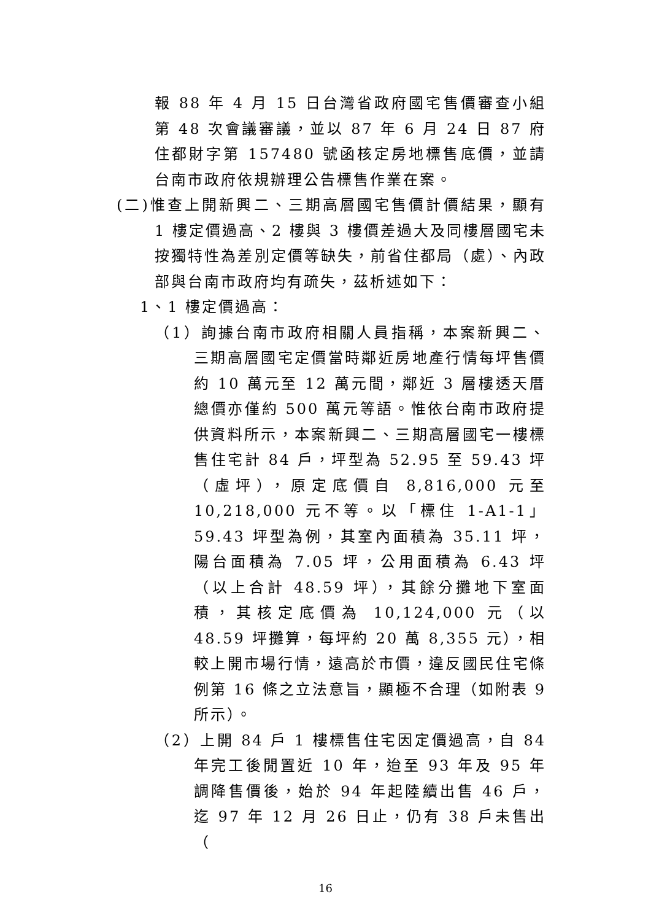報 88 年 4 月 15 日台灣省政府國宅售價審查小組第 48 次會議審議，並以 87 年 6 月 24 日 87 府住都財字第 157480 號函核定房地標售底價，並請台南市政府依規辦理公告標售作業在案。
(二)惟查上開新興二、三期高層國宅售價計價結果，顯有 1 樓定價過高、2 樓與 3 樓價差過大及同樓層國宅未按獨特性為差別定價等缺失，前省住都局（處）、內政部與台南市政府均有疏失，茲析述如下：
1、1 樓定價過高：
（1）詢據台南市政府相關人員指稱，本案新興二、三期高層國宅定價當時鄰近房地產行情每坪售價約 10 萬元至 12 萬元間，鄰近 3 層樓透天厝總價亦僅約 500 萬元等語。惟依台南市政府提供資料所示，本案新興二、三期高層國宅一樓標售住宅計 84 戶，坪型為 52.95 至 59.43 坪（虛坪），原定底價自 8,816,000 元至 10,218,000 元不等。以「標住 1-A1-1」59.43 坪型為例，其室內面積為 35.11 坪，陽台面積為 7.05 坪，公用面積為 6.43 坪（以上合計 48.59 坪），其餘分攤地下室面積，其核定底價為 10,124,000 元（以 48.59 坪攤算，每坪約 20 萬 8,355 元），相較上開市場行情，遠高於市價，違反國民住宅條例第 16 條之立法意旨，顯極不合理（如附表 9 所示）。
（2）上開 84 戶 1 樓標售住宅因定價過高，自 84 年完工後閒置近 10 年，迨至 93 年及 95 年調降售價後，始於 94 年起陸續出售 46 戶，迄 97 年 12 月 26 日止，仍有 38 戶未售出（
16